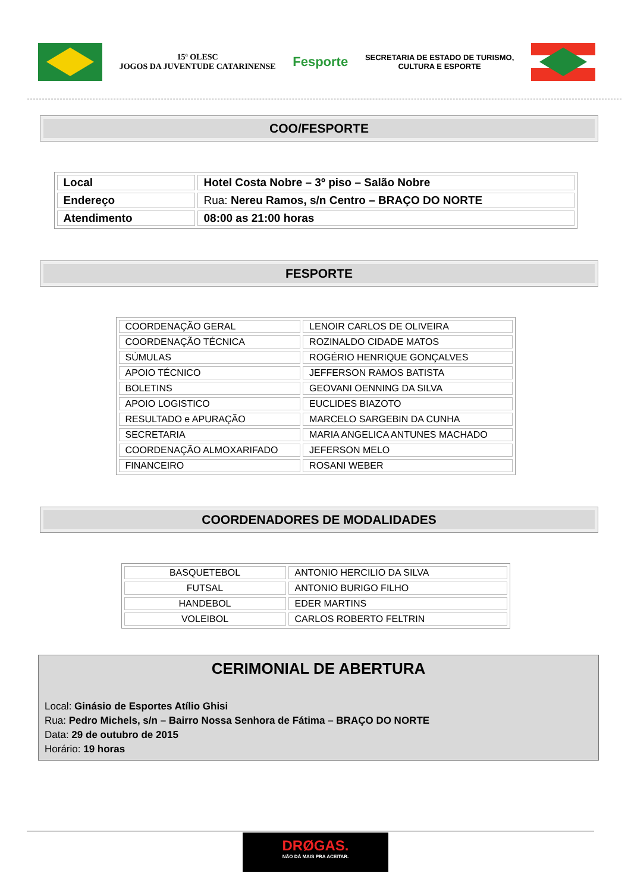15ª OLESC
JOGOS DA JUVENTUDE CATARINENSE
Fesporte
SECRETARIA DE ESTADO DE TURISMO,
CULTURA E ESPORTE
COO/FESPORTE
| Local | Hotel Costa Nobre – 3º piso – Salão Nobre |
| Endereço | Rua: Nereu Ramos, s/n Centro – BRAÇO DO NORTE |
| Atendimento | 08:00 as 21:00 horas |
FESPORTE
| COORDENAÇÃO GERAL | LENOIR CARLOS DE OLIVEIRA |
| COORDENAÇÃO TÉCNICA | ROZINALDO CIDADE MATOS |
| SÚMULAS | ROGÉRIO HENRIQUE GONÇALVES |
| APOIO TÉCNICO | JEFFERSON RAMOS BATISTA |
| BOLETINS | GEOVANI OENNING DA SILVA |
| APOIO LOGISTICO | EUCLIDES BIAZOTO |
| RESULTADO e APURAÇÃO | MARCELO SARGEBIN DA CUNHA |
| SECRETARIA | MARIA ANGELICA ANTUNES MACHADO |
| COORDENAÇÃO ALMOXARIFADO | JEFERSON MELO |
| FINANCEIRO | ROSANI WEBER |
COORDENADORES DE MODALIDADES
| BASQUETEBOL | ANTONIO HERCILIO DA SILVA |
| FUTSAL | ANTONIO BURIGO FILHO |
| HANDEBOL | EDER MARTINS |
| VOLEIBOL | CARLOS ROBERTO FELTRIN |
CERIMONIAL DE ABERTURA
Local: Ginásio de Esportes Atílio Ghisi
Rua: Pedro Michels, s/n – Bairro Nossa Senhora de Fátima – BRAÇO DO NORTE
Data: 29 de outubro de 2015
Horário: 19 horas
DRØGAS.
NÃO DÁ MAIS PRA ACEITAR.